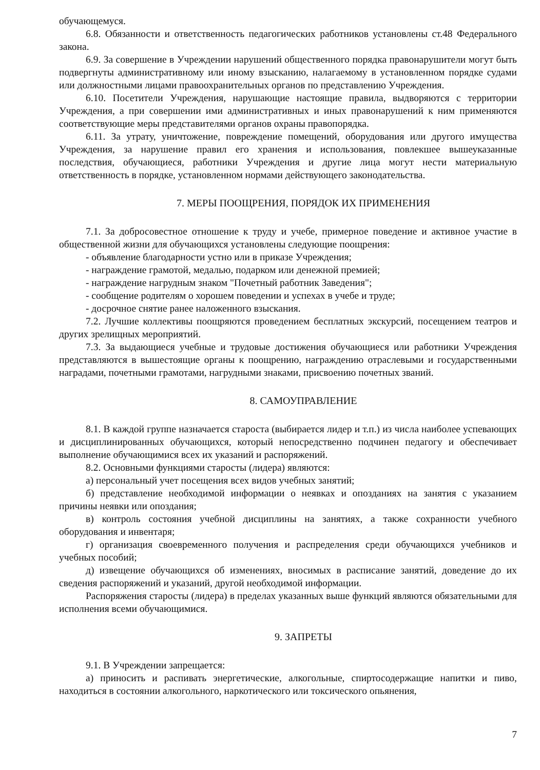обучающемуся.
6.8. Обязанности и ответственность педагогических работников установлены ст.48 Федерального закона.
6.9. За совершение в Учреждении нарушений общественного порядка правонарушители могут быть подвергнуты административному или иному взысканию, налагаемому в установленном порядке судами или должностными лицами правоохранительных органов по представлению Учреждения.
6.10. Посетители Учреждения, нарушающие настоящие правила, выдворяются с территории Учреждения, а при совершении ими административных и иных правонарушений к ним применяются соответствующие меры представителями органов охраны правопорядка.
6.11. За утрату, уничтожение, повреждение помещений, оборудования или другого имущества Учреждения, за нарушение правил его хранения и использования, повлекшее вышеуказанные последствия, обучающиеся, работники Учреждения и другие лица могут нести материальную ответственность в порядке, установленном нормами действующего законодательства.
7. МЕРЫ ПООЩРЕНИЯ, ПОРЯДОК ИХ ПРИМЕНЕНИЯ
7.1. За добросовестное отношение к труду и учебе, примерное поведение и активное участие в общественной жизни для обучающихся установлены следующие поощрения:
- объявление благодарности устно или в приказе Учреждения;
- награждение грамотой, медалью, подарком или денежной премией;
- награждение нагрудным знаком "Почетный работник Заведения";
- сообщение родителям о хорошем поведении и успехах в учебе и труде;
- досрочное снятие ранее наложенного взыскания.
7.2. Лучшие коллективы поощряются проведением бесплатных экскурсий, посещением театров и других зрелищных мероприятий.
7.3. За выдающиеся учебные и трудовые достижения обучающиеся или работники Учреждения представляются в вышестоящие органы к поощрению, награждению отраслевыми и государственными наградами, почетными грамотами, нагрудными знаками, присвоению почетных званий.
8. САМОУПРАВЛЕНИЕ
8.1. В каждой группе назначается староста (выбирается лидер и т.п.) из числа наиболее успевающих и дисциплинированных обучающихся, который непосредственно подчинен педагогу и обеспечивает выполнение обучающимися всех их указаний и распоряжений.
8.2. Основными функциями старосты (лидера) являются:
а) персональный учет посещения всех видов учебных занятий;
б) представление необходимой информации о неявках и опозданиях на занятия с указанием причины неявки или опоздания;
в) контроль состояния учебной дисциплины на занятиях, а также сохранности учебного оборудования и инвентаря;
г) организация своевременного получения и распределения среди обучающихся учебников и учебных пособий;
д) извещение обучающихся об изменениях, вносимых в расписание занятий, доведение до их сведения распоряжений и указаний, другой необходимой информации.
Распоряжения старосты (лидера) в пределах указанных выше функций являются обязательными для исполнения всеми обучающимися.
9. ЗАПРЕТЫ
9.1. В Учреждении запрещается:
а) приносить и распивать энергетические, алкогольные, спиртосодержащие напитки и пиво, находиться в состоянии алкогольного, наркотического или токсического опьянения,
7